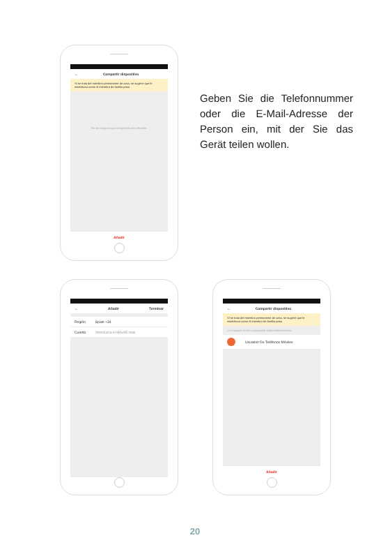← Compartir dispositivo
Si se trata del miembro permanente de casa, se sugiere que le establezca como el miembro de familia pasa
Ñs las mogo ningun compartido aún añadido.
Añadir
Geben Sie die Telefonnummer oder die E-Mail-Adresse der Person ein, mit der Sie das Gerät teilen wollen.
← Añadir Terminar
Región Spain +34
Cuenta Introduzca el Móvil/E-mail
← Compartir dispositivo
Si se trata del miembro permanente de casa, se sugiere que le establezca como el miembro de familia pasa
Los equipos se han compartido independientemente
Usuarioz De Teléfonos Móviles
Añadir
20